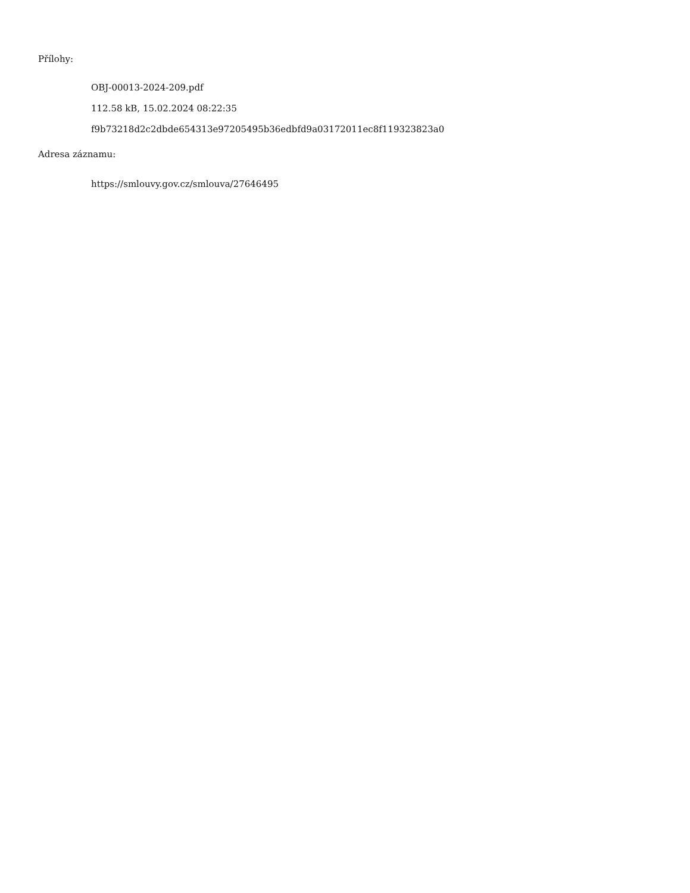Přílohy:
OBJ-00013-2024-209.pdf
112.58 kB, 15.02.2024 08:22:35
f9b73218d2c2dbde654313e97205495b36edbfd9a03172011ec8f119323823a0
Adresa záznamu:
https://smlouvy.gov.cz/smlouva/27646495